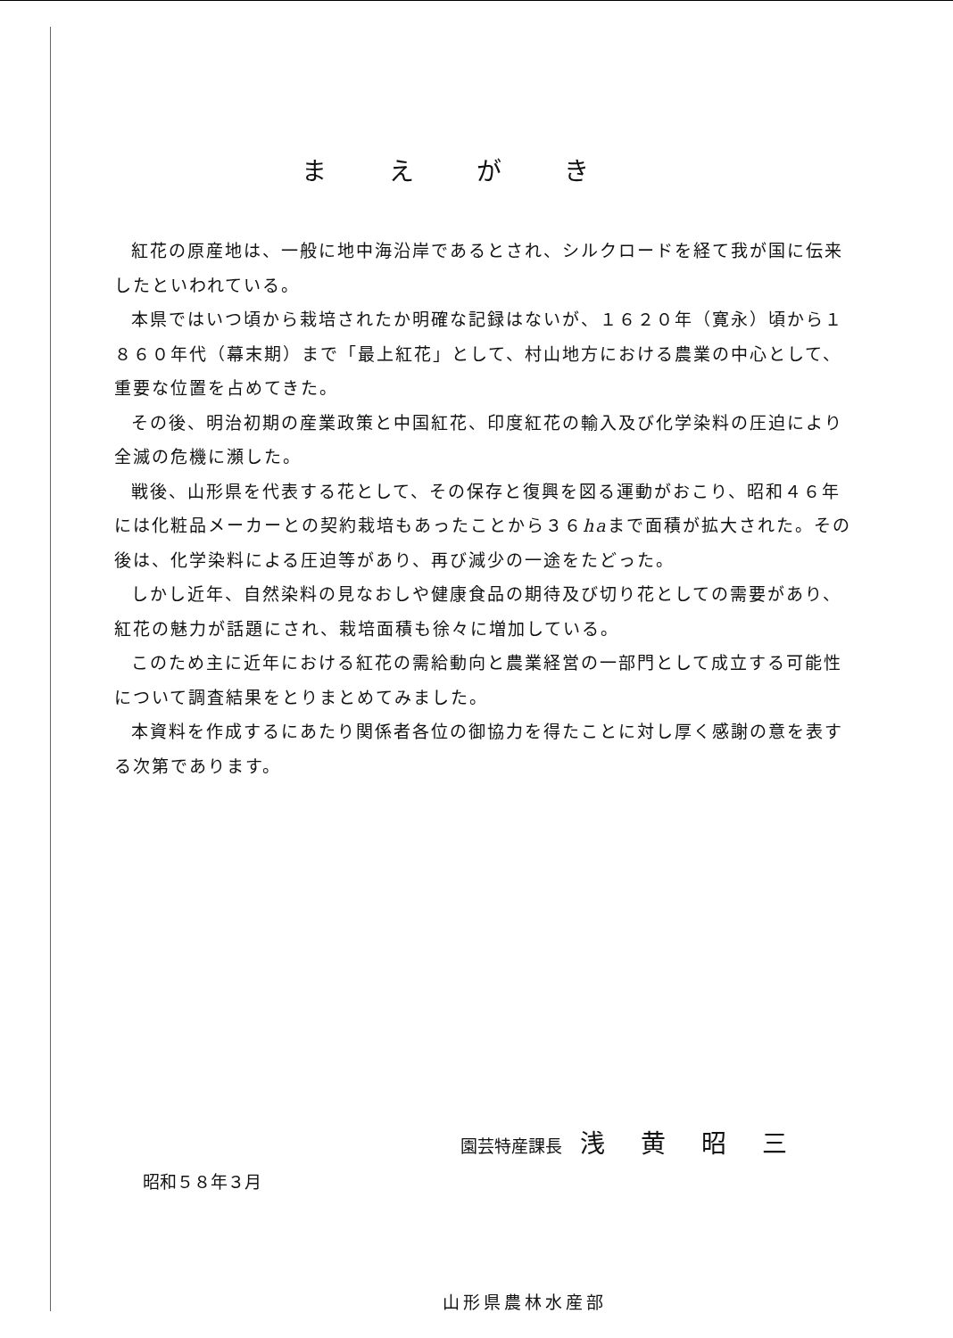まえがき
紅花の原産地は、一般に地中海沿岸であるとされ、シルクロードを経て我が国に伝来したといわれている。
本県ではいつ頃から栽培されたか明確な記録はないが、１６２０年（寛永）頃から１８６０年代（幕末期）まで「最上紅花」として、村山地方における農業の中心として、重要な位置を占めてきた。
その後、明治初期の産業政策と中国紅花、印度紅花の輸入及び化学染料の圧迫により全滅の危機に瀕した。
戦後、山形県を代表する花として、その保存と復興を図る運動がおこり、昭和４６年には化粧品メーカーとの契約栽培もあったことから３６haまで面積が拡大された。その後は、化学染料による圧迫等があり、再び減少の一途をたどった。
しかし近年、自然染料の見なおしや健康食品の期待及び切り花としての需要があり、紅花の魅力が話題にされ、栽培面積も徐々に増加している。
このため主に近年における紅花の需給動向と農業経営の一部門として成立する可能性について調査結果をとりまとめてみました。
本資料を作成するにあたり関係者各位の御協力を得たことに対し厚く感謝の意を表する次第であります。
昭和５８年３月
山形県農林水産部
園芸特産課長 浅黄昭三